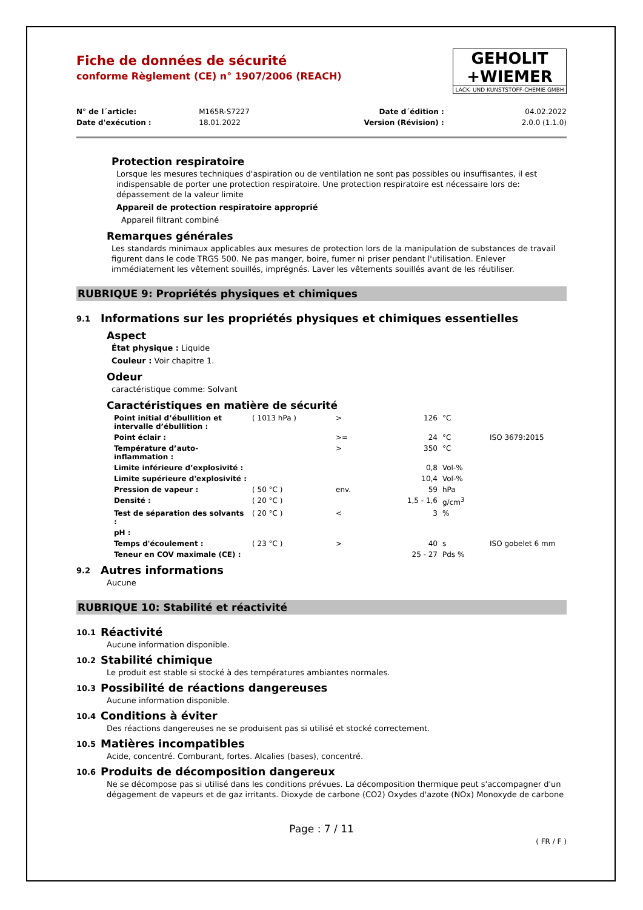Fiche de données de sécurité
conforme Règlement (CE) n° 1907/2006 (REACH)
GEHOLIT
+WIEMER
LACK- UND KUNSTSTOFF-CHEMIE GMBH
N° de l´article:
Date d'exécution :
M165R-S7227
18.01.2022
Date d´édition :
Version (Révision) :
04.02.2022
2.0.0 (1.1.0)
Protection respiratoire
Lorsque les mesures techniques d'aspiration ou de ventilation ne sont pas possibles ou insuffisantes, il est indispensable de porter une protection respiratoire. Une protection respiratoire est nécessaire lors de: dépassement de la valeur limite
Appareil de protection respiratoire approprié
Appareil filtrant combiné
Remarques générales
Les standards minimaux applicables aux mesures de protection lors de la manipulation de substances de travail figurent dans le code TRGS 500. Ne pas manger, boire, fumer ni priser pendant l'utilisation. Enlever immédiatement les vêtement souillés, imprégnés. Laver les vêtements souillés avant de les réutiliser.
RUBRIQUE 9: Propriétés physiques et chimiques
9.1 Informations sur les propriétés physiques et chimiques essentielles
Aspect
État physique : Liquide
Couleur : Voir chapitre 1.
Odeur
caractéristique comme: Solvant
Caractéristiques en matière de sécurité
| Point initial d’ébullition et intervalle d’ébullition : | ( 1013 hPa ) | > | 126 | °C | |
| Point éclair : | | >= | 24 | °C | ISO 3679:2015 |
| Température d’auto-inflammation : | | > | 350 | °C | |
| Limite inférieure d’explosivité : | | | 0,8 | Vol-% | |
| Limite supérieure d'explosivité : | | | 10,4 | Vol-% | |
| Pression de vapeur : | ( 50 °C ) | env. | 59 | hPa | |
| Densité : | ( 20 °C ) | | 1,5 - 1,6 | g/cm<sup>3</sup> | |
| Test de séparation des solvants : | ( 20 °C ) | < | 3 | % | |
| pH : | | | | | |
| Temps d'écoulement : | ( 23 °C ) | > | 40 | s | ISO gobelet 6 mm |
| Teneur en COV maximale (CE) : | | | 25 - 27 | Pds % | |
9.2 Autres informations
Aucune
RUBRIQUE 10: Stabilité et réactivité
10.1 Réactivité
Aucune information disponible.
10.2 Stabilité chimique
Le produit est stable si stocké à des températures ambiantes normales.
10.3 Possibilité de réactions dangereuses
Aucune information disponible.
10.4 Conditions à éviter
Des réactions dangereuses ne se produisent pas si utilisé et stocké correctement.
10.5 Matières incompatibles
Acide, concentré. Comburant, fortes. Alcalies (bases), concentré.
10.6 Produits de décomposition dangereux
Ne se décompose pas si utilisé dans les conditions prévues. La décomposition thermique peut s'accompagner d'un dégagement de vapeurs et de gaz irritants. Dioxyde de carbone (CO2) Oxydes d'azote (NOx) Monoxyde de carbone
Page : 7 / 11
( FR / F )